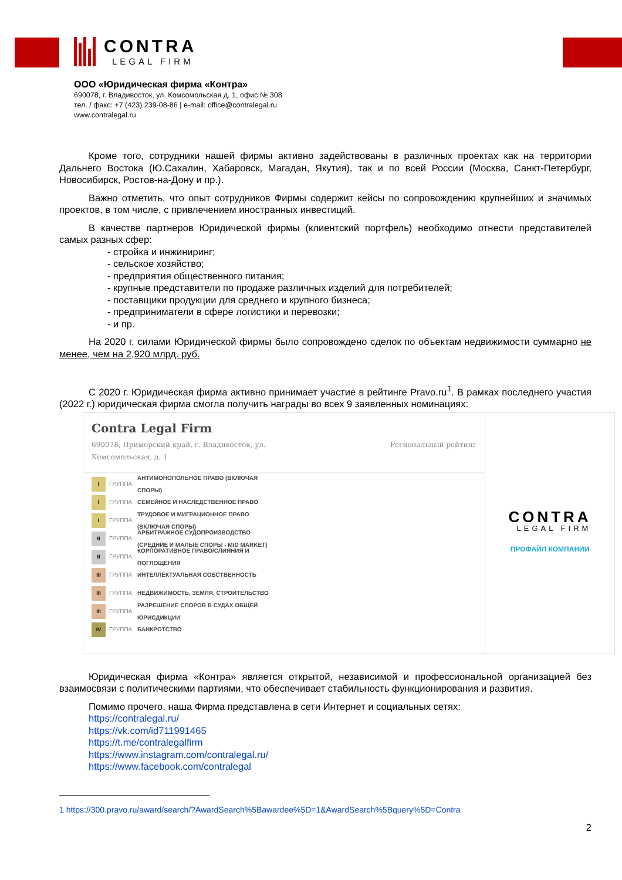CONTRA
LEGAL FIRM
ООО «Юридическая фирма «Контра»
690078, г. Владивосток, ул. Комсомольская д. 1, офис № 308
тел. / факс: +7 (423) 239-08-86 | e-mail: office@contralegal.ru
www.contralegal.ru
Кроме того, сотрудники нашей фирмы активно задействованы в различных проектах как на территории Дальнего Востока (Ю.Сахалин, Хабаровск, Магадан, Якутия), так и по всей России (Москва, Санкт-Петербург, Новосибирск, Ростов-на-Дону и пр.).
Важно отметить, что опыт сотрудников Фирмы содержит кейсы по сопровождению крупнейших и значимых проектов, в том числе, с привлечением иностранных инвестиций.
В качестве партнеров Юридической фирмы (клиентский портфель) необходимо отнести представителей самых разных сфер:
- стройка и инжиниринг;
- сельское хозяйство;
- предприятия общественного питания;
- крупные представители по продаже различных изделий для потребителей;
- поставщики продукции для среднего и крупного бизнеса;
- предприниматели в сфере логистики и перевозки;
- и пр.
На 2020 г. силами Юридической фирмы было сопровождено сделок по объектам недвижимости суммарно не менее, чем на 2,920 млрд. руб.
С 2020 г. Юридическая фирма активно принимает участие в рейтинге Pravo.ru<sup>1</sup>. В рамках последнего участия (2022 г.) юридическая фирма смогла получить награды во всех 9 заявленных номинациях:
Contra Legal Firm
690078, Приморский край, г. Владивосток, ул.
Комсомольская, д. 1
Региональный рейтинг
I
ГРУППА АНТИМОНОПОЛЬНОЕ ПРАВО (ВКЛЮЧАЯ СПОРЫ)
I
ГРУППА СЕМЕЙНОЕ И НАСЛЕДСТВЕННОЕ ПРАВО
I
ГРУППА ТРУДОВОЕ И МИГРАЦИОННОЕ ПРАВО (ВКЛЮЧАЯ СПОРЫ)
II
ГРУППА АРБИТРАЖНОЕ СУДОПРОИЗВОДСТВО (СРЕДНИЕ И МАЛЫЕ СПОРЫ - MID MARKET)
II
ГРУППА КОРПОРАТИВНОЕ ПРАВО/СЛИЯНИЯ И ПОГЛОЩЕНИЯ
III
ГРУППА ИНТЕЛЛЕКТУАЛЬНАЯ СОБСТВЕННОСТЬ
III
ГРУППА НЕДВИЖИМОСТЬ, ЗЕМЛЯ, СТРОИТЕЛЬСТВО
III
ГРУППА РАЗРЕШЕНИЕ СПОРОВ В СУДАХ ОБЩЕЙ ЮРИСДИКЦИИ
IV
ГРУППА БАНКРОТСТВО
CONTRA
LEGAL FIRM
ПРОФАЙЛ КОМПАНИИ
Юридическая фирма «Контра» является открытой, независимой и профессиональной организацией без взаимосвязи с политическими партиями, что обеспечивает стабильность функционирования и развития.
Помимо прочего, наша Фирма представлена в сети Интернет и социальных сетях:
https://contralegal.ru/
https://vk.com/id711991465
https://t.me/contralegalfirm
https://www.instagram.com/contralegal.ru/
https://www.facebook.com/contralegal
1 https://300.pravo.ru/award/search/?AwardSearch%5Bawardee%5D=1&AwardSearch%5Bquery%5D=Contra
2